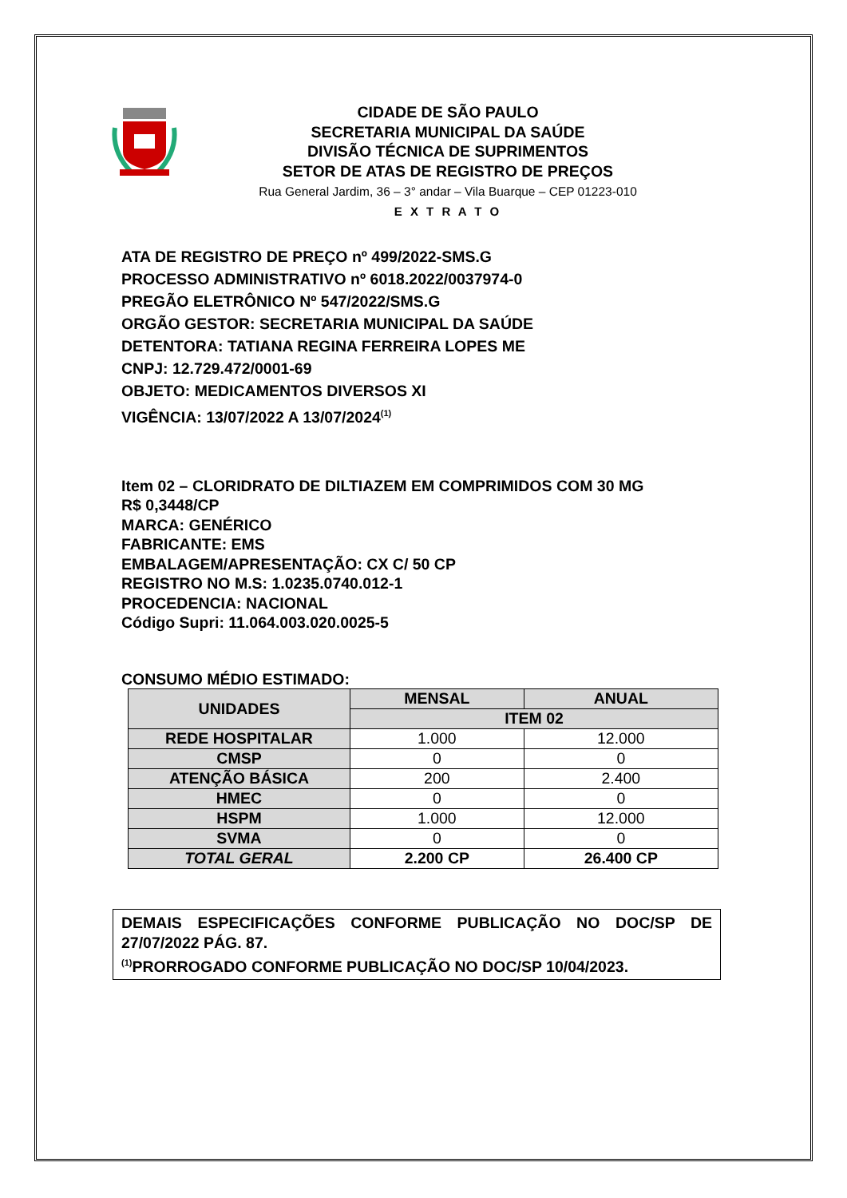CIDADE DE SÃO PAULO
SECRETARIA MUNICIPAL DA SAÚDE
DIVISÃO TÉCNICA DE SUPRIMENTOS
SETOR DE ATAS DE REGISTRO DE PREÇOS
Rua General Jardim, 36 – 3° andar – Vila Buarque – CEP 01223-010
E X T R A T O
ATA DE REGISTRO DE PREÇO nº 499/2022-SMS.G
PROCESSO ADMINISTRATIVO nº 6018.2022/0037974-0
PREGÃO ELETRÔNICO Nº 547/2022/SMS.G
ORGÃO GESTOR: SECRETARIA MUNICIPAL DA SAÚDE
DETENTORA: TATIANA REGINA FERREIRA LOPES ME
CNPJ: 12.729.472/0001-69
OBJETO: MEDICAMENTOS DIVERSOS XI
VIGÊNCIA: 13/07/2022 A 13/07/2024<sup>(1)</sup>
Item 02 – CLORIDRATO DE DILTIAZEM EM COMPRIMIDOS COM 30 MG
R$ 0,3448/CP
MARCA: GENÉRICO
FABRICANTE: EMS
EMBALAGEM/APRESENTAÇÃO: CX C/ 50 CP
REGISTRO NO M.S: 1.0235.0740.012-1
PROCEDENCIA: NACIONAL
Código Supri: 11.064.003.020.0025-5
CONSUMO MÉDIO ESTIMADO:
| UNIDADES | MENSAL | ANUAL |
| --- | --- | --- |
| | ITEM 02 | |
| REDE HOSPITALAR | 1.000 | 12.000 |
| CMSP | 0 | 0 |
| ATENÇÃO BÁSICA | 200 | 2.400 |
| HMEC | 0 | 0 |
| HSPM | 1.000 | 12.000 |
| SVMA | 0 | 0 |
| TOTAL GERAL | 2.200 CP | 26.400 CP |
DEMAIS ESPECIFICAÇÕES CONFORME PUBLICAÇÃO NO DOC/SP DE 27/07/2022 PÁG. 87.
<sup>(1)</sup> PRORROGADO CONFORME PUBLICAÇÃO NO DOC/SP 10/04/2023.